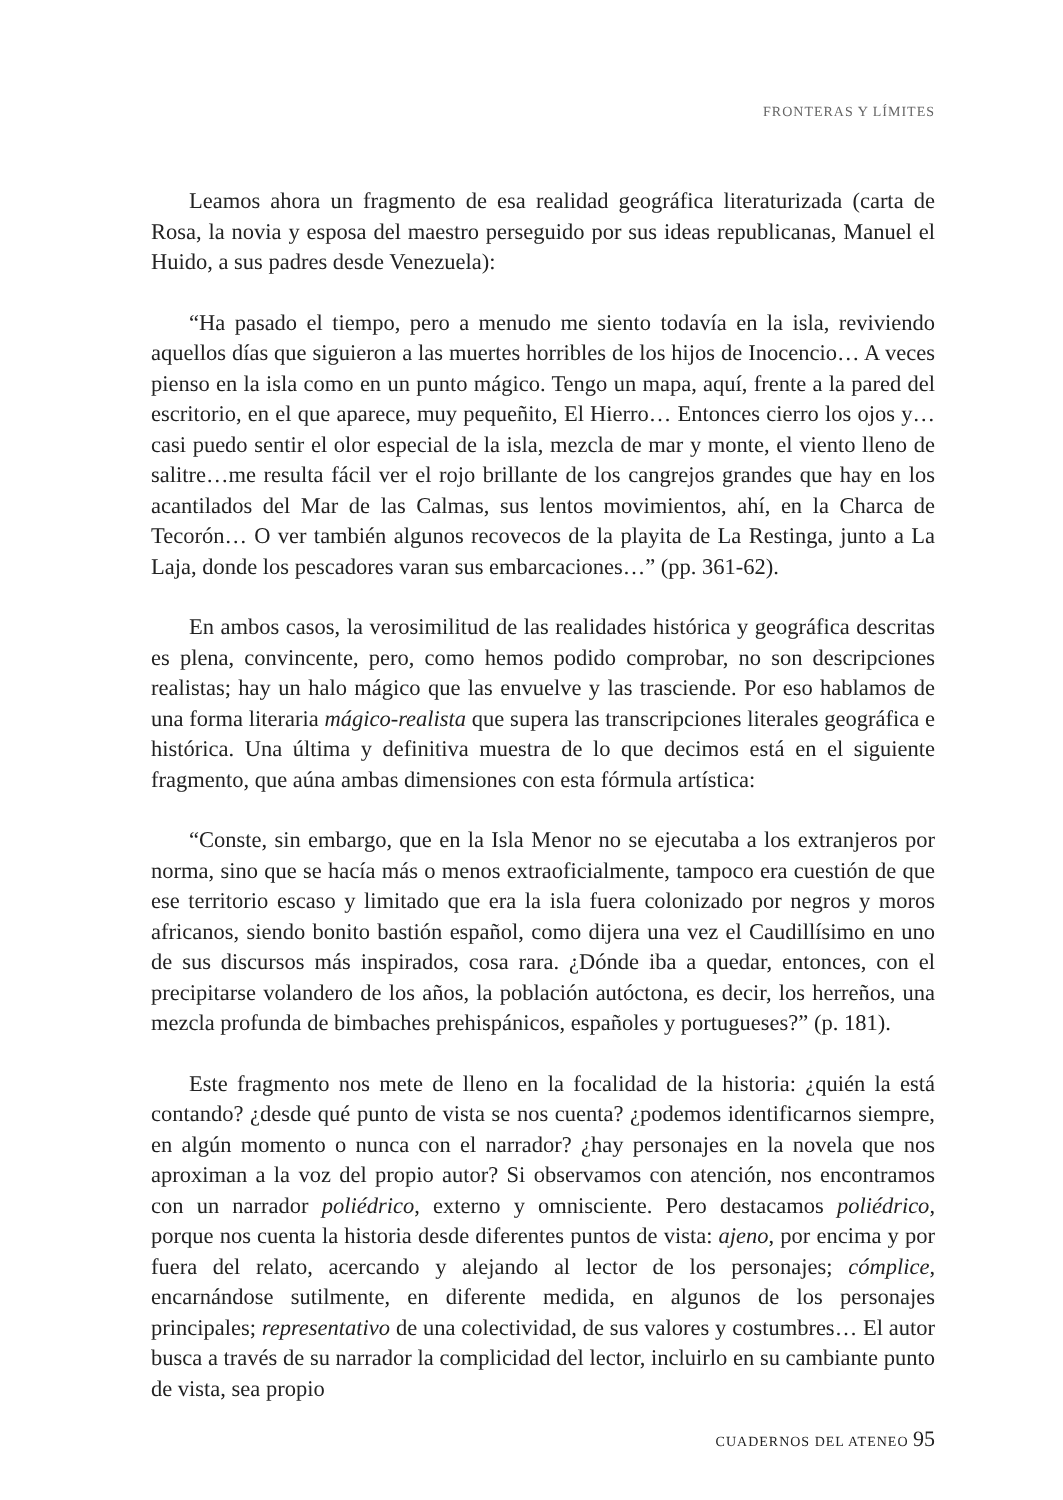FRONTERAS Y LÍMITES
Leamos ahora un fragmento de esa realidad geográfica literaturizada (carta de Rosa, la novia y esposa del maestro perseguido por sus ideas republicanas, Manuel el Huido, a sus padres desde Venezuela):
“Ha pasado el tiempo, pero a menudo me siento todavía en la isla, reviviendo aquellos días que siguieron a las muertes horribles de los hijos de Inocencio… A veces pienso en la isla como en un punto mágico. Tengo un mapa, aquí, frente a la pared del escritorio, en el que aparece, muy pequeñito, El Hierro… Entonces cierro los ojos y… casi puedo sentir el olor especial de la isla, mezcla de mar y monte, el viento lleno de salitre…me resulta fácil ver el rojo brillante de los cangrejos grandes que hay en los acantilados del Mar de las Calmas, sus lentos movimientos, ahí, en la Charca de Tecorón… O ver también algunos recovecos de la playita de La Restinga, junto a La Laja, donde los pescadores varan sus embarcaciones…” (pp. 361-62).
En ambos casos, la verosimilitud de las realidades histórica y geográfica descritas es plena, convincente, pero, como hemos podido comprobar, no son descripciones realistas; hay un halo mágico que las envuelve y las trasciende. Por eso hablamos de una forma literaria mágico-realista que supera las transcripciones literales geográfica e histórica. Una última y definitiva muestra de lo que decimos está en el siguiente fragmento, que aúna ambas dimensiones con esta fórmula artística:
“Conste, sin embargo, que en la Isla Menor no se ejecutaba a los extranjeros por norma, sino que se hacía más o menos extraoficialmente, tampoco era cuestión de que ese territorio escaso y limitado que era la isla fuera colonizado por negros y moros africanos, siendo bonito bastión español, como dijera una vez el Caudillísimo en uno de sus discursos más inspirados, cosa rara. ¿Dónde iba a quedar, entonces, con el precipitarse volandero de los años, la población autóctona, es decir, los herreños, una mezcla profunda de bimbaches prehispánicos, españoles y portugueses?” (p. 181).
Este fragmento nos mete de lleno en la focalidad de la historia: ¿quién la está contando? ¿desde qué punto de vista se nos cuenta? ¿podemos identificarnos siempre, en algún momento o nunca con el narrador? ¿hay personajes en la novela que nos aproximan a la voz del propio autor? Si observamos con atención, nos encontramos con un narrador poliédrico, externo y omnisciente. Pero destacamos poliédrico, porque nos cuenta la historia desde diferentes puntos de vista: ajeno, por encima y por fuera del relato, acercando y alejando al lector de los personajes; cómplice, encarnándose sutilmente, en diferente medida, en algunos de los personajes principales; representativo de una colectividad, de sus valores y costumbres… El autor busca a través de su narrador la complicidad del lector, incluirlo en su cambiante punto de vista, sea propio
CUADERNOS DEL ATENEO 95